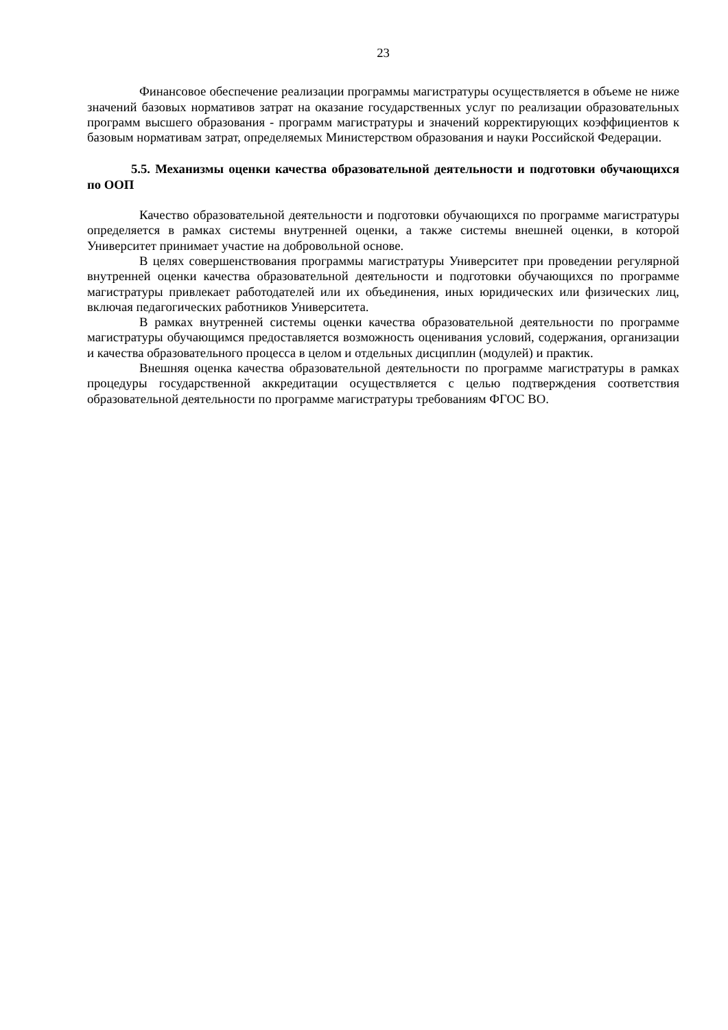23
Финансовое обеспечение реализации программы магистратуры осуществляется в объеме не ниже значений базовых нормативов затрат на оказание государственных услуг по реализации образовательных программ высшего образования - программ магистратуры и значений корректирующих коэффициентов к базовым нормативам затрат, определяемых Министерством образования и науки Российской Федерации.
5.5. Механизмы оценки качества образовательной деятельности и подготовки обучающихся по ООП
Качество образовательной деятельности и подготовки обучающихся по программе магистратуры определяется в рамках системы внутренней оценки, а также системы внешней оценки, в которой Университет принимает участие на добровольной основе.
В целях совершенствования программы магистратуры Университет при проведении регулярной внутренней оценки качества образовательной деятельности и подготовки обучающихся по программе магистратуры привлекает работодателей или их объединения, иных юридических или физических лиц, включая педагогических работников Университета.
В рамках внутренней системы оценки качества образовательной деятельности по программе магистратуры обучающимся предоставляется возможность оценивания условий, содержания, организации и качества образовательного процесса в целом и отдельных дисциплин (модулей) и практик.
Внешняя оценка качества образовательной деятельности по программе магистратуры в рамках процедуры государственной аккредитации осуществляется с целью подтверждения соответствия образовательной деятельности по программе магистратуры требованиям ФГОС ВО.